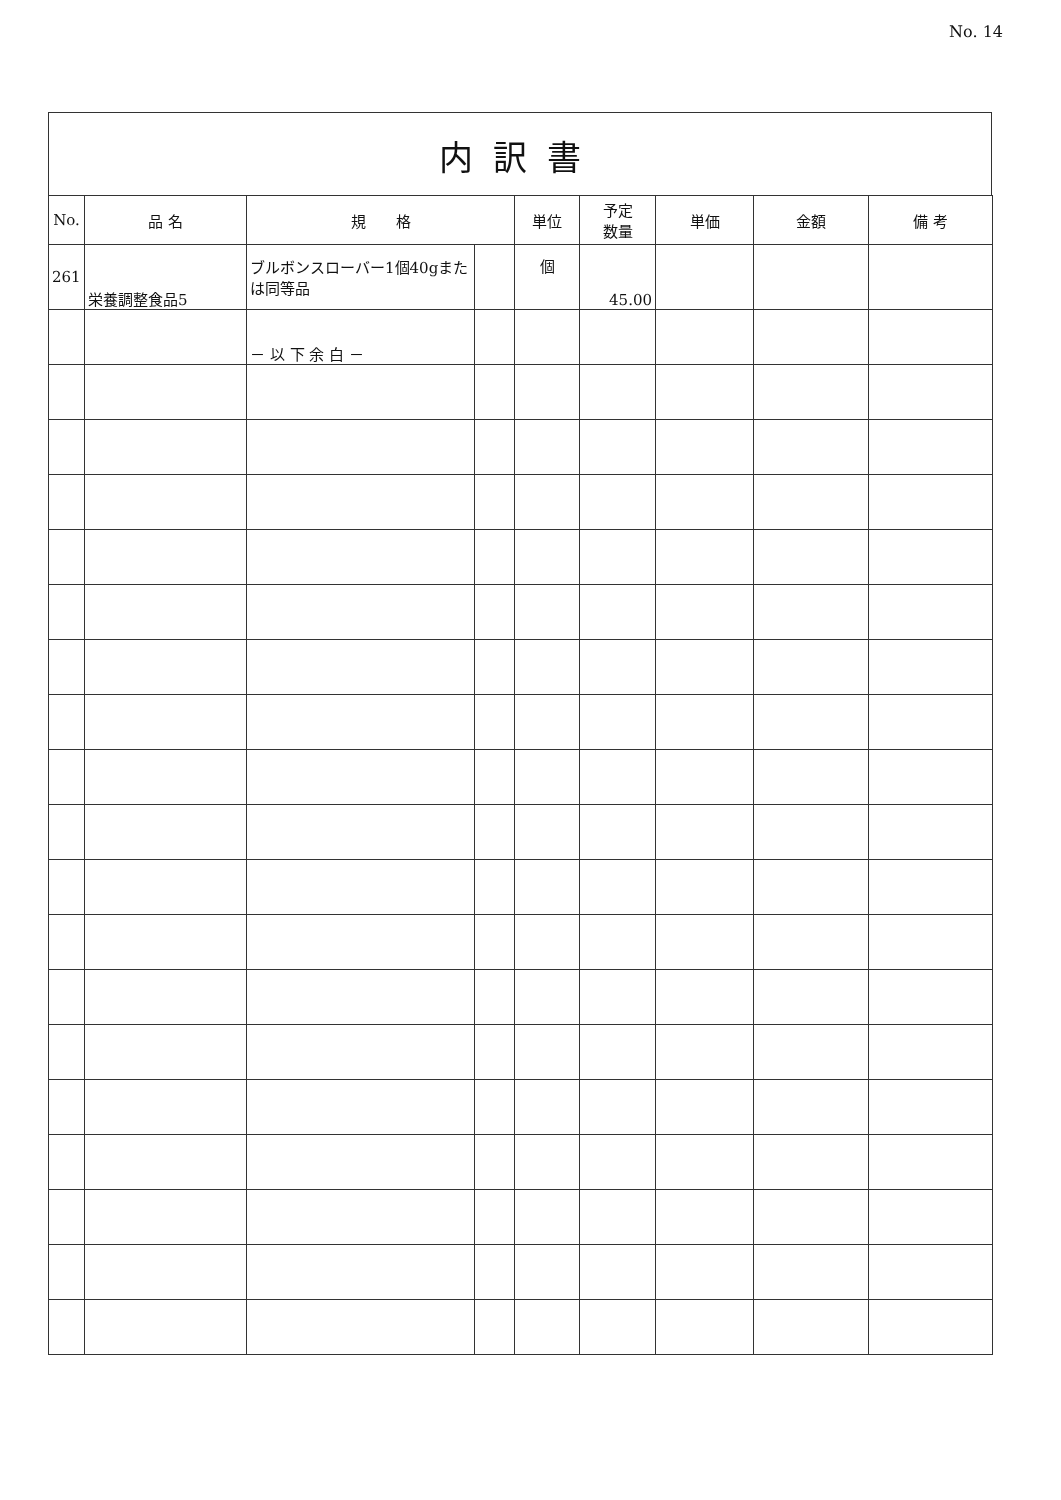No. 14
内訳書
| No. | 品 名 | 規 格 | | 単位 | 予定 数量 | 単価 | 金額 | 備 考 |
| --- | --- | --- | --- | --- | --- | --- | --- | --- |
| 261 | 栄養調整食品5 | ブルボンスローバー1個40gまたは同等品 | | 個 | 45.00 | | | |
| | | － 以 下 余 白 － | | | | | | |